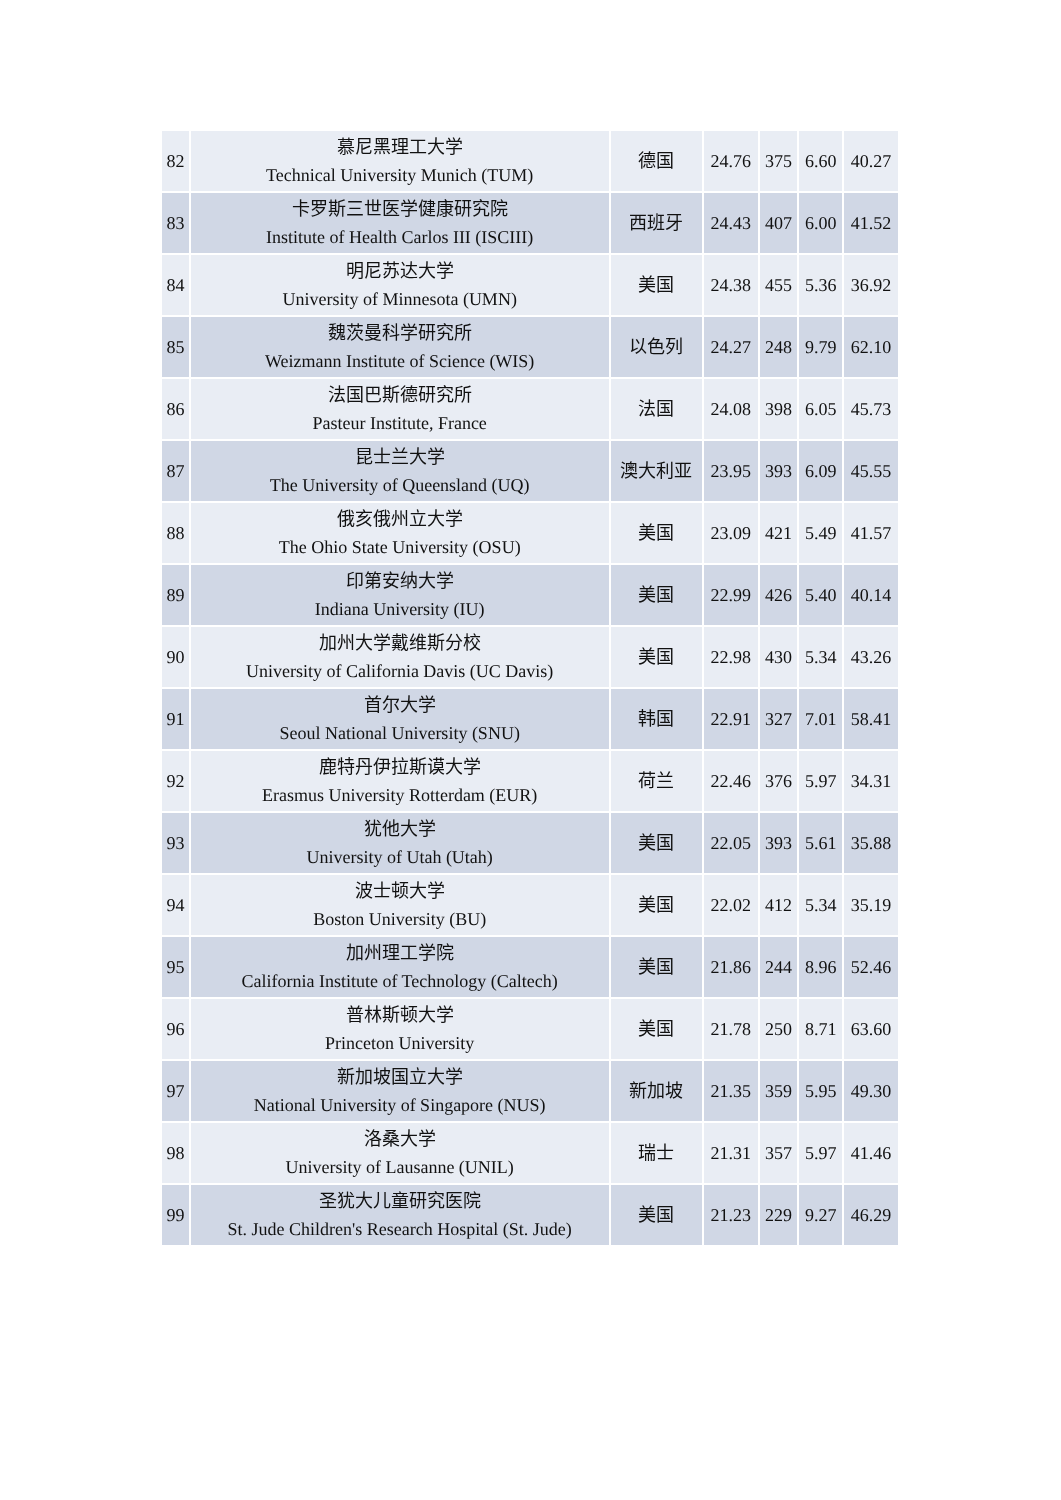| 82 | 慕尼黑理工大学 Technical University Munich (TUM) | 德国 | 24.76 | 375 | 6.60 | 40.27 |
| 83 | 卡罗斯三世医学健康研究院 Institute of Health Carlos III (ISCIII) | 西班牙 | 24.43 | 407 | 6.00 | 41.52 |
| 84 | 明尼苏达大学 University of Minnesota (UMN) | 美国 | 24.38 | 455 | 5.36 | 36.92 |
| 85 | 魏茨曼科学研究所 Weizmann Institute of Science (WIS) | 以色列 | 24.27 | 248 | 9.79 | 62.10 |
| 86 | 法国巴斯德研究所 Pasteur Institute, France | 法国 | 24.08 | 398 | 6.05 | 45.73 |
| 87 | 昆士兰大学 The University of Queensland (UQ) | 澳大利亚 | 23.95 | 393 | 6.09 | 45.55 |
| 88 | 俄亥俄州立大学 The Ohio State University (OSU) | 美国 | 23.09 | 421 | 5.49 | 41.57 |
| 89 | 印第安纳大学 Indiana University (IU) | 美国 | 22.99 | 426 | 5.40 | 40.14 |
| 90 | 加州大学戴维斯分校 University of California Davis (UC Davis) | 美国 | 22.98 | 430 | 5.34 | 43.26 |
| 91 | 首尔大学 Seoul National University (SNU) | 韩国 | 22.91 | 327 | 7.01 | 58.41 |
| 92 | 鹿特丹伊拉斯谟大学 Erasmus University Rotterdam (EUR) | 荷兰 | 22.46 | 376 | 5.97 | 34.31 |
| 93 | 犹他大学 University of Utah (Utah) | 美国 | 22.05 | 393 | 5.61 | 35.88 |
| 94 | 波士顿大学 Boston University (BU) | 美国 | 22.02 | 412 | 5.34 | 35.19 |
| 95 | 加州理工学院 California Institute of Technology (Caltech) | 美国 | 21.86 | 244 | 8.96 | 52.46 |
| 96 | 普林斯顿大学 Princeton University | 美国 | 21.78 | 250 | 8.71 | 63.60 |
| 97 | 新加坡国立大学 National University of Singapore (NUS) | 新加坡 | 21.35 | 359 | 5.95 | 49.30 |
| 98 | 洛桑大学 University of Lausanne (UNIL) | 瑞士 | 21.31 | 357 | 5.97 | 41.46 |
| 99 | 圣犹大儿童研究医院 St. Jude Children's Research Hospital (St. Jude) | 美国 | 21.23 | 229 | 9.27 | 46.29 |